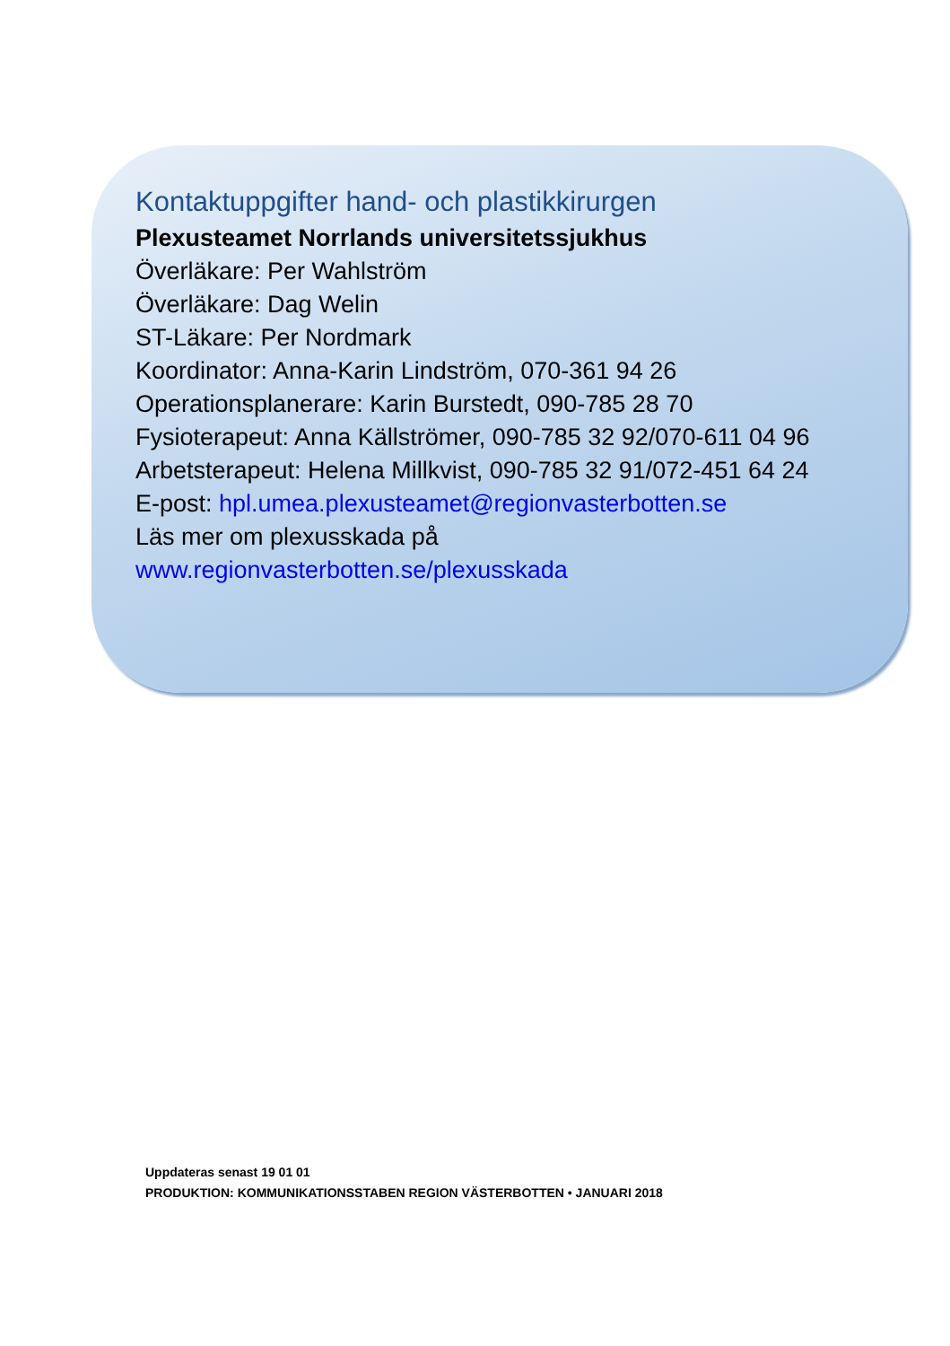Kontaktuppgifter hand- och plastikkirurgen
Plexusteamet Norrlands universitetssjukhus
Överläkare: Per Wahlström
Överläkare: Dag Welin
ST-Läkare: Per Nordmark
Koordinator: Anna-Karin Lindström, 070-361 94 26
Operationsplanerare: Karin Burstedt, 090-785 28 70
Fysioterapeut: Anna Källströmer, 090-785 32 92/070-611 04 96
Arbetsterapeut: Helena Millkvist, 090-785 32 91/072-451 64 24
E-post: hpl.umea.plexusteamet@regionvasterbotten.se
Läs mer om plexusskada på
www.regionvasterbotten.se/plexusskada
Uppdateras senast 19 01 01
PRODUKTION: KOMMUNIKATIONSSTABEN REGION VÄSTERBOTTEN • JANUARI 2018